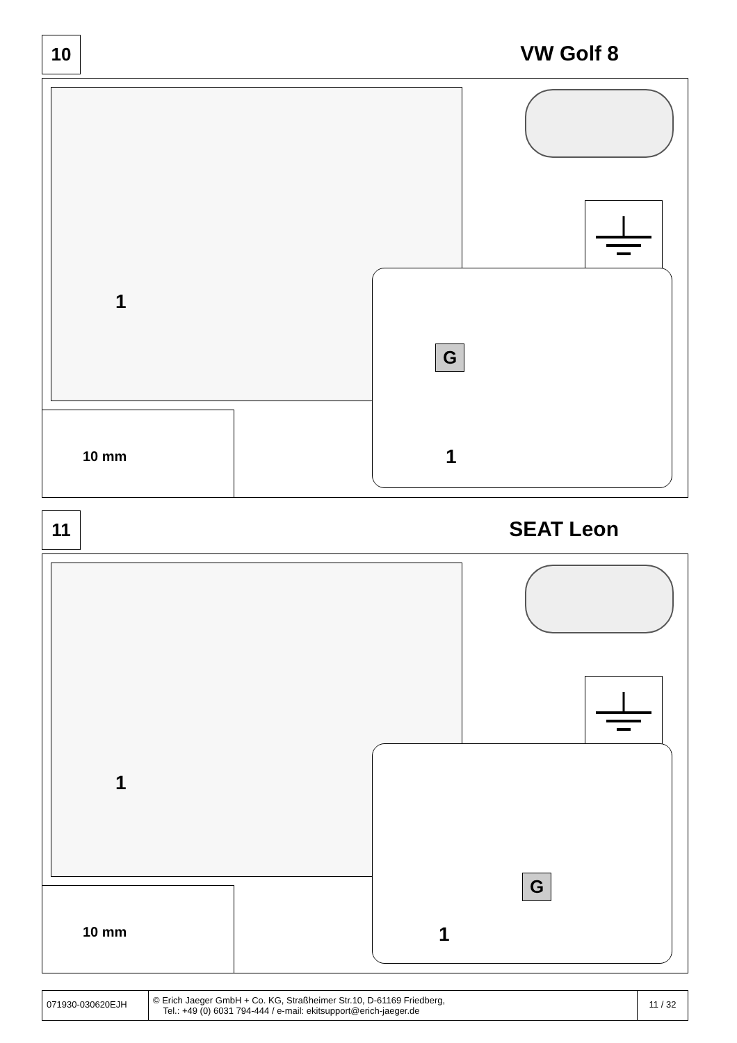10 VW Golf 8
1
10 mm
G
1
11 SEAT Leon
1
10 mm
G
1
071930-030620EJH
© Erich Jaeger GmbH + Co. KG, Straßheimer Str.10, D-61169 Friedberg,
Tel.: +49 (0) 6031 794-444 / e-mail: ekitsupport@erich-jaeger.de
11 / 32